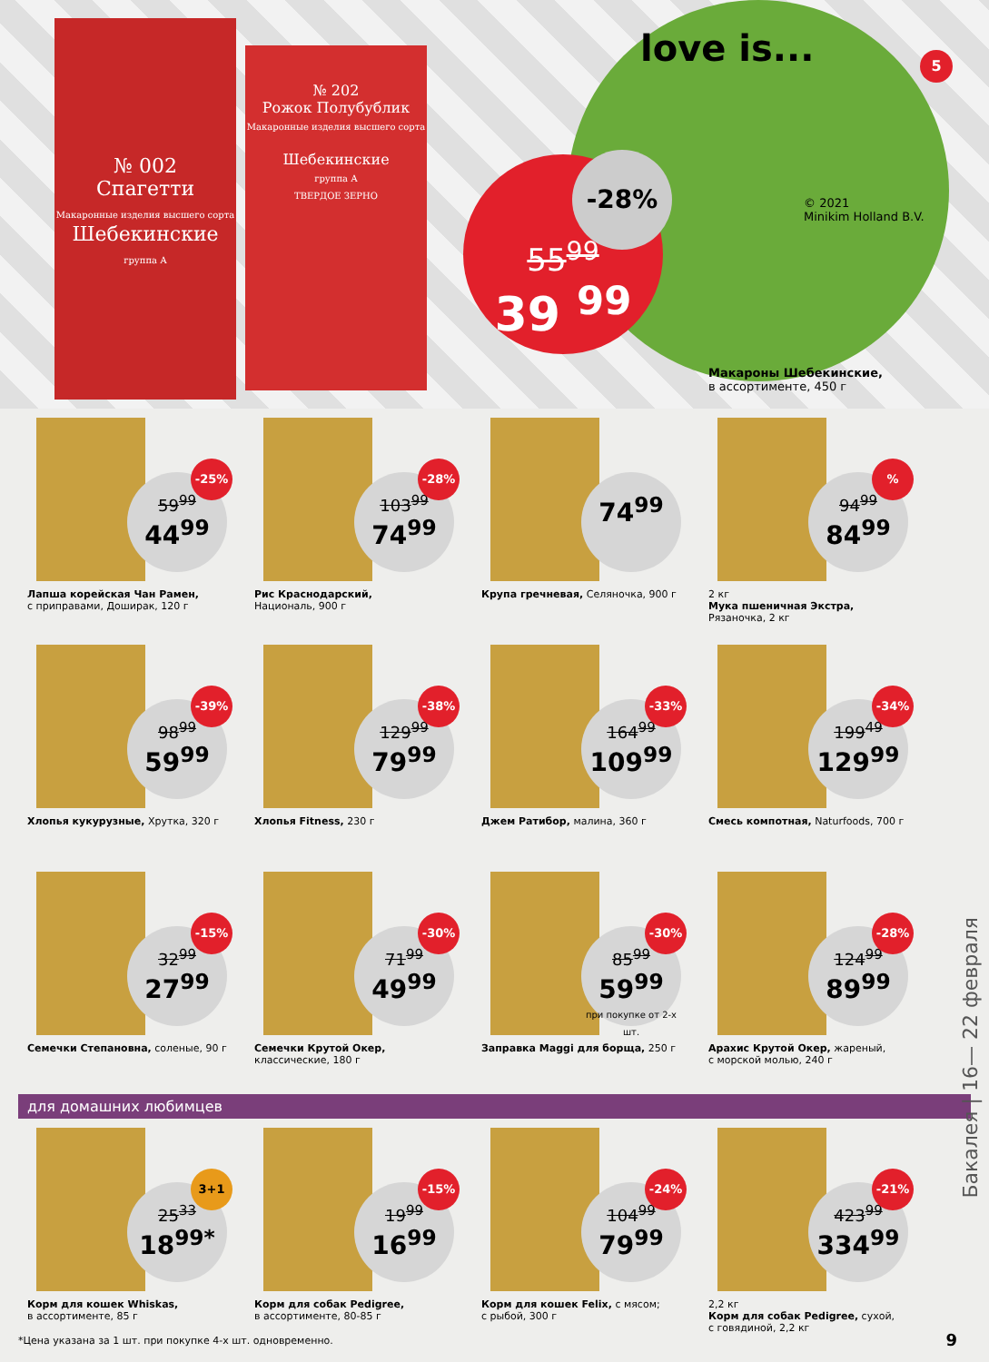№ 002
Спагетти
Макаронные изделия высшего сорта
Шебекинские
группа А
№ 202
Рожок Полубублик
Макаронные изделия высшего сорта
Шебекинские
группа А
ТВЕРДОЕ ЗЕРНО
love is...
© 2021
Minikim Holland B.V.
5
55<sup>99</sup>
39 <sup>99</sup>
-28%
Макароны Шебекинские,
в ассортименте, 450 г
59<sup>99</sup>
44<sup>99</sup>
-25%
Лапша корейская Чан Рамен,
с приправами, Доширак, 120 г
103<sup>99</sup>
74<sup>99</sup>
-28%
Рис Краснодарский,
Националь, 900 г
74<sup>99</sup>
Крупа гречневая, Селяночка, 900 г
94<sup>99</sup>
84<sup>99</sup>
%
2 кг
Мука пшеничная Экстра,
Рязаночка, 2 кг
98<sup>99</sup>
59<sup>99</sup>
-39%
Хлопья кукурузные, Хрутка, 320 г
129<sup>99</sup>
79<sup>99</sup>
-38%
Хлопья Fitness, 230 г
164<sup>99</sup>
109<sup>99</sup>
-33%
Джем Ратибор, малина, 360 г
199<sup>49</sup>
129<sup>99</sup>
-34%
Смесь компотная, Naturfoods, 700 г
32<sup>99</sup>
27<sup>99</sup>
-15%
Семечки Степановна, соленые, 90 г
71<sup>99</sup>
49<sup>99</sup>
-30%
Семечки Крутой Окер,
классические, 180 г
85<sup>99</sup>
59<sup>99</sup>
при покупке от 2-х шт.
-30%
Заправка Maggi для борща, 250 г
124<sup>99</sup>
89<sup>99</sup>
-28%
Арахис Крутой Окер, жареный,
с морской молью, 240 г
для домашних любимцев
25<sup>33</sup>
18<sup>99*</sup>
3+1
Корм для кошек Whiskas,
в ассортименте, 85 г
19<sup>99</sup>
16<sup>99</sup>
-15%
Корм для собак Pedigree,
в ассортименте, 80-85 г
104<sup>99</sup>
79<sup>99</sup>
-24%
Корм для кошек Felix, с мясом;
с рыбой, 300 г
423<sup>99</sup>
334<sup>99</sup>
-21%
2,2 кг
Корм для собак Pedigree, сухой,
с говядиной, 2,2 кг
Бакалея | 16— 22 февраля
*Цена указана за 1 шт. при покупке 4-х шт. одновременно.
9